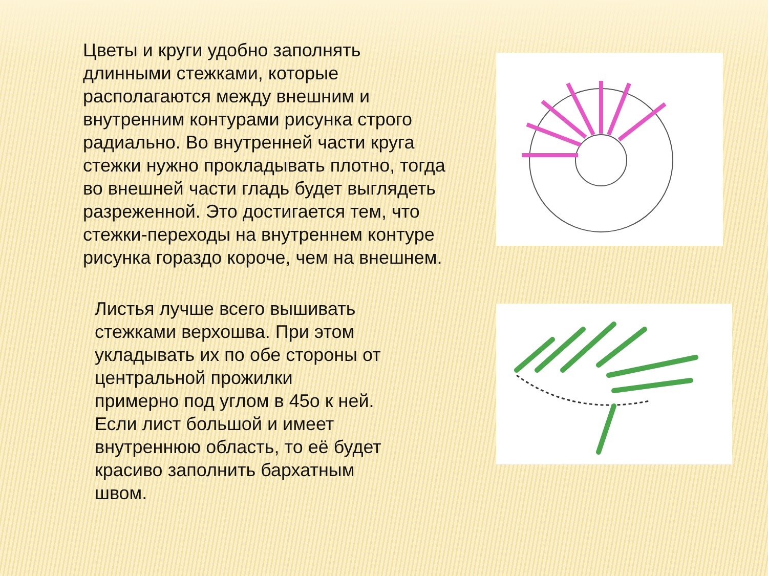Цветы и круги удобно заполнять длинными стежками, которые располагаются между внешним и внутренним контурами рисунка строго радиально. Во внутренней части круга стежки нужно прокладывать плотно, тогда во внешней части гладь будет выглядеть разреженной. Это достигается тем, что стежки-переходы на внутреннем контуре рисунка гораздо короче, чем на внешнем.
Листья лучше всего вышивать стежками верхошва. При этом укладывать их по обе стороны от центральной прожилки примерно под углом в 45о к ней. Если лист большой и имеет внутреннюю область, то её будет красиво заполнить бархатным швом.